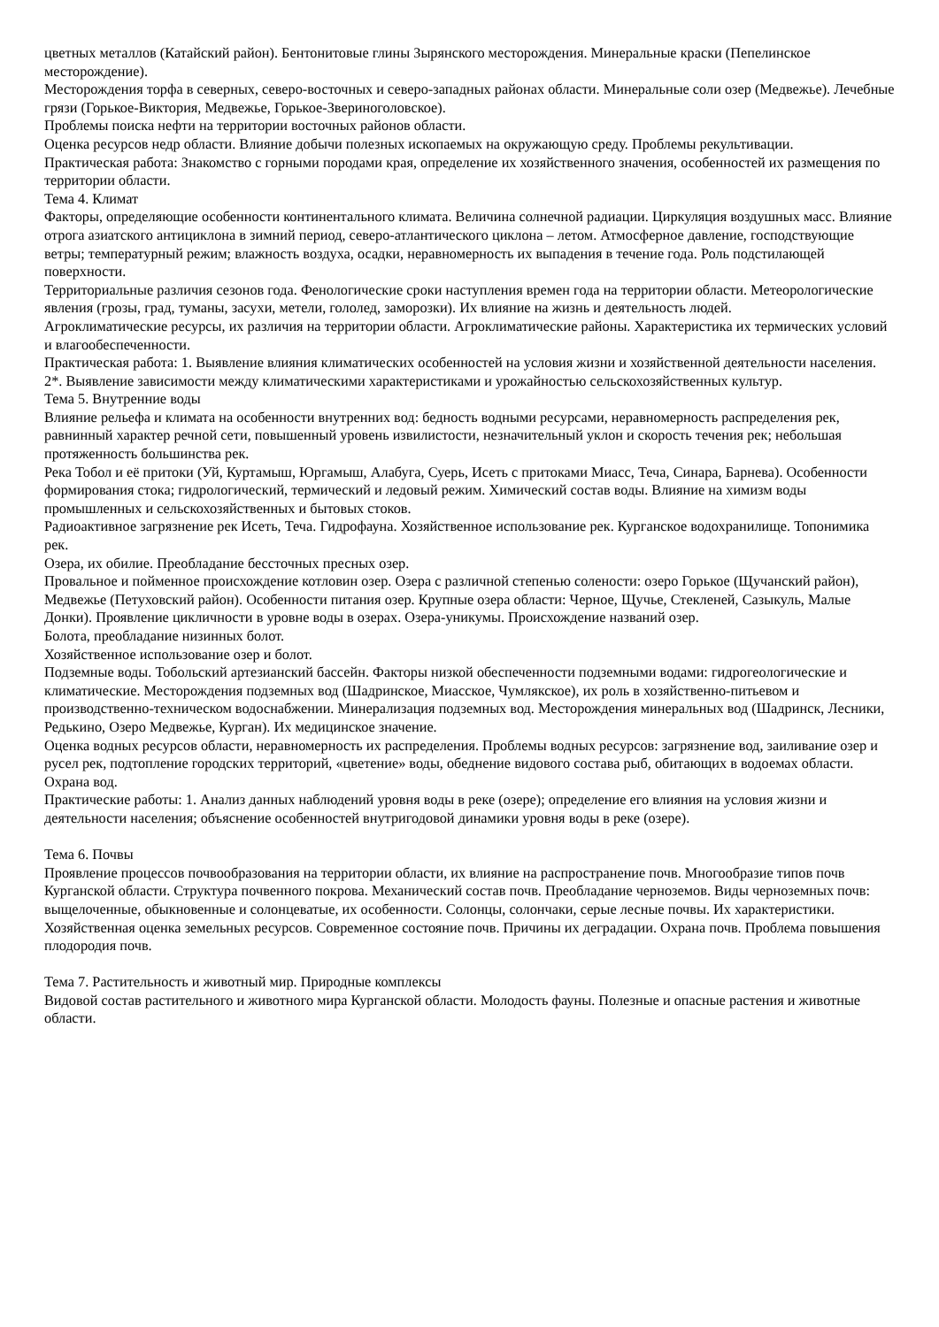цветных металлов (Катайский район). Бентонитовые глины Зырянского месторождения. Минеральные краски (Пепелинское месторождение).
Месторождения торфа в северных, северо-восточных и северо-западных районах области. Минеральные соли озер (Медвежье). Лечебные грязи (Горькое-Виктория, Медвежье, Горькое-Звериноголовское).
Проблемы поиска нефти на территории восточных районов области.
Оценка ресурсов недр области. Влияние добычи полезных ископаемых на окружающую среду. Проблемы рекультивации.
Практическая работа: Знакомство с горными породами края, определение их хозяйственного значения, особенностей их размещения по территории области.
Тема 4. Климат
Факторы, определяющие особенности континентального климата. Величина солнечной радиации. Циркуляция воздушных масс. Влияние отрога азиатского антициклона в зимний период, северо-атлантического циклона – летом. Атмосферное давление, господствующие ветры; температурный режим; влажность воздуха, осадки, неравномерность их выпадения в течение года. Роль подстилающей поверхности.
Территориальные различия сезонов года. Фенологические сроки наступления времен года на территории области. Метеорологические явления (грозы, град, туманы, засухи, метели, гололед, заморозки). Их влияние на жизнь и деятельность людей.
Агроклиматические ресурсы, их различия на территории области. Агроклиматические районы. Характеристика их термических условий и влагообеспеченности.
Практическая работа: 1. Выявление влияния климатических особенностей на условия жизни и хозяйственной деятельности населения.
2*. Выявление зависимости между климатическими характеристиками и урожайностью сельскохозяйственных культур.
Тема 5. Внутренние воды
Влияние рельефа и климата на особенности внутренних вод: бедность водными ресурсами, неравномерность распределения рек, равнинный характер речной сети, повышенный уровень извилистости, незначительный уклон и скорость течения рек; небольшая протяженность большинства рек.
Река Тобол и её притоки (Уй, Куртамыш, Юргамыш, Алабуга, Суерь, Исеть с притоками Миасс, Теча, Синара, Барнева). Особенности формирования стока; гидрологический, термический и ледовый режим. Химический состав воды. Влияние на химизм воды промышленных и сельскохозяйственных и бытовых стоков.
Радиоактивное загрязнение рек Исеть, Теча. Гидрофауна. Хозяйственное использование рек. Курганское водохранилище. Топонимика рек.
Озера, их обилие. Преобладание бессточных пресных озер.
Провальное и пойменное происхождение котловин озер. Озера с различной степенью солености: озеро Горькое (Щучанский район), Медвежье (Петуховский район). Особенности питания озер. Крупные озера области: Черное, Щучье, Стекленей, Сазыкуль, Малые Донки). Проявление цикличности в уровне воды в озерах. Озера-уникумы. Происхождение названий озер.
Болота, преобладание низинных болот.
Хозяйственное использование озер и болот.
Подземные воды. Тобольский артезианский бассейн. Факторы низкой обеспеченности подземными водами: гидрогеологические и климатические. Месторождения подземных вод (Шадринское, Миасское, Чумлякское), их роль в хозяйственно-питьевом и производственно-техническом водоснабжении. Минерализация подземных вод. Месторождения минеральных вод (Шадринск, Лесники, Редькино, Озеро Медвежье, Курган). Их медицинское значение.
Оценка водных ресурсов области, неравномерность их распределения. Проблемы водных ресурсов: загрязнение вод, заиливание озер и русел рек, подтопление городских территорий, «цветение» воды, обеднение видового состава рыб, обитающих в водоемах области. Охрана вод.
Практические работы: 1. Анализ данных наблюдений уровня воды в реке (озере); определение его влияния на условия жизни и деятельности населения; объяснение особенностей внутригодовой динамики уровня воды в реке (озере).
Тема 6. Почвы
Проявление процессов почвообразования на территории области, их влияние на распространение почв. Многообразие типов почв Курганской области. Структура почвенного покрова. Механический состав почв. Преобладание черноземов. Виды черноземных почв: выщелоченные, обыкновенные и солонцеватые, их особенности. Солонцы, солончаки, серые лесные почвы. Их характеристики.
Хозяйственная оценка земельных ресурсов. Современное состояние почв. Причины их деградации. Охрана почв. Проблема повышения плодородия почв.
Тема 7. Растительность и животный мир. Природные комплексы
Видовой состав растительного и животного мира Курганской области. Молодость фауны. Полезные и опасные растения и животные области.